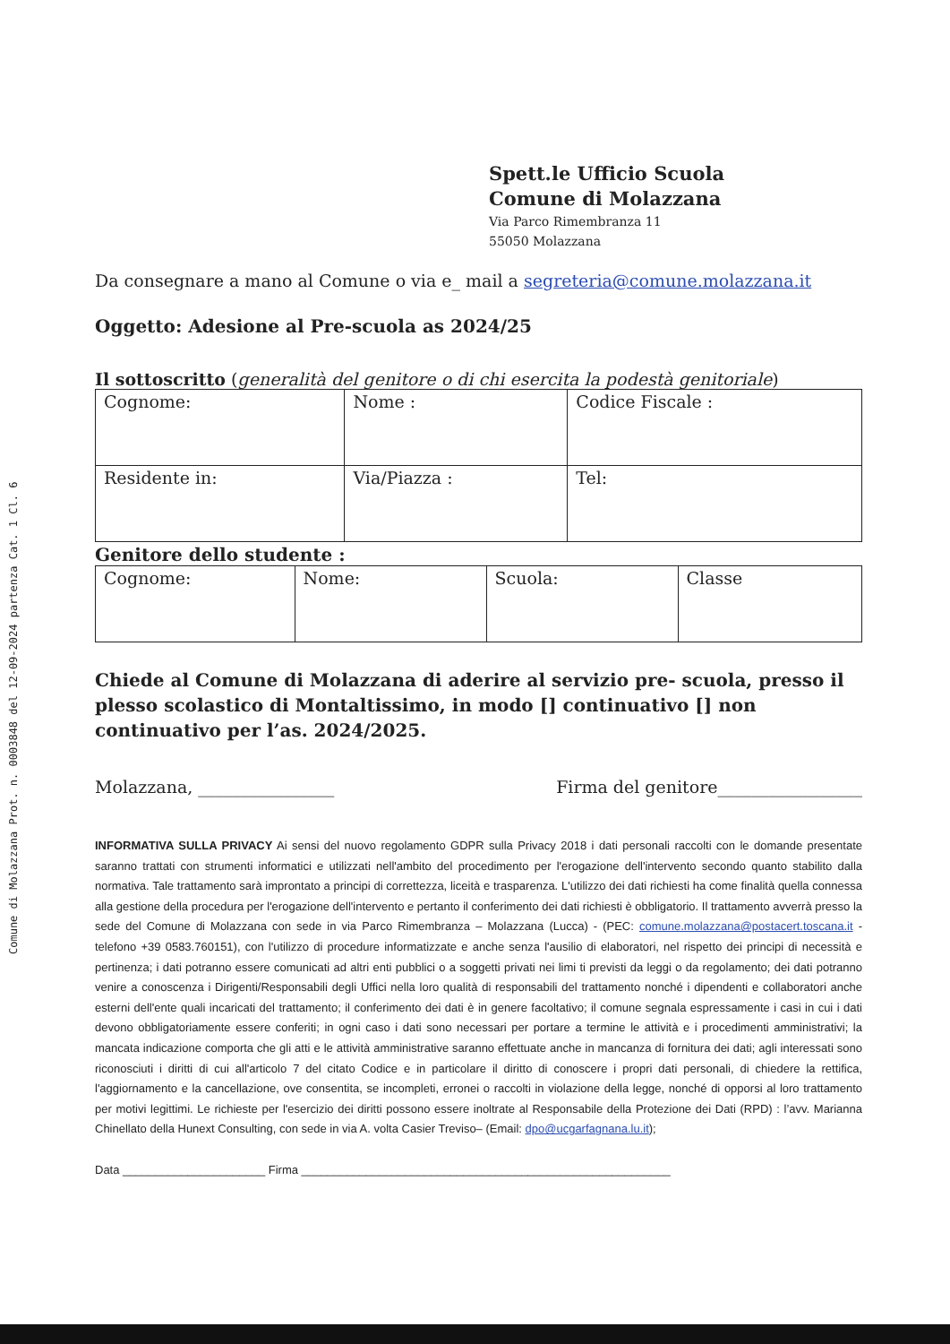Comune di Molazzana Prot. n. 0003848 del 12-09-2024 partenza Cat. 1 Cl. 6
Spett.le Ufficio Scuola
Comune di Molazzana
Via Parco Rimembranza 11
55050 Molazzana
Da consegnare a mano al Comune o via e_ mail a segreteria@comune.molazzana.it
Oggetto: Adesione al Pre-scuola as 2024/25
Il sottoscritto (generalità del genitore o di chi esercita la podestà genitoriale)
| Cognome: | Nome : | Codice Fiscale : |
| Residente in: | Via/Piazza : | Tel: |
Genitore dello studente :
| Cognome: | Nome: | Scuola: | Classe |
Chiede al Comune di Molazzana di aderire al servizio pre- scuola, presso il plesso scolastico di Montaltissimo, in modo [] continuativo [] non continuativo per l’as. 2024/2025.
Molazzana, ________________ Firma del genitore_________________
INFORMATIVA SULLA PRIVACY Ai sensi del nuovo regolamento GDPR sulla Privacy 2018 i dati personali raccolti con le domande presentate saranno trattati con strumenti informatici e utilizzati nell'ambito del procedimento per l'erogazione dell'intervento secondo quanto stabilito dalla normativa. Tale trattamento sarà improntato a principi di correttezza, liceità e trasparenza. L'utilizzo dei dati richiesti ha come finalità quella connessa alla gestione della procedura per l'erogazione dell'intervento e pertanto il conferimento dei dati richiesti è obbligatorio. Il trattamento avverrà presso la sede del Comune di Molazzana con sede in via Parco Rimembranza – Molazzana (Lucca) - (PEC: comune.molazzana@postacert.toscana.it - telefono +39 0583.760151), con l'utilizzo di procedure informatizzate e anche senza l'ausilio di elaboratori, nel rispetto dei principi di necessità e pertinenza; i dati potranno essere comunicati ad altri enti pubblici o a soggetti privati nei limi ti previsti da leggi o da regolamento; dei dati potranno venire a conoscenza i Dirigenti/Responsabili degli Uffici nella loro qualità di responsabili del trattamento nonché i dipendenti e collaboratori anche esterni dell'ente quali incaricati del trattamento; il conferimento dei dati è in genere facoltativo; il comune segnala espressamente i casi in cui i dati devono obbligatoriamente essere conferiti; in ogni caso i dati sono necessari per portare a termine le attività e i procedimenti amministrativi; la mancata indicazione comporta che gli atti e le attività amministrative saranno effettuate anche in mancanza di fornitura dei dati; agli interessati sono riconosciuti i diritti di cui all'articolo 7 del citato Codice e in particolare il diritto di conoscere i propri dati personali, di chiedere la rettifica, l'aggiornamento e la cancellazione, ove consentita, se incompleti, erronei o raccolti in violazione della legge, nonché di opporsi al loro trattamento per motivi legittimi. Le richieste per l'esercizio dei diritti possono essere inoltrate al Responsabile della Protezione dei Dati (RPD) : l’avv. Marianna Chinellato della Hunext Consulting, con sede in via A. volta Casier Treviso– (Email: dpo@ucgarfagnana.lu.it);
Data ______________________ Firma _________________________________________________________